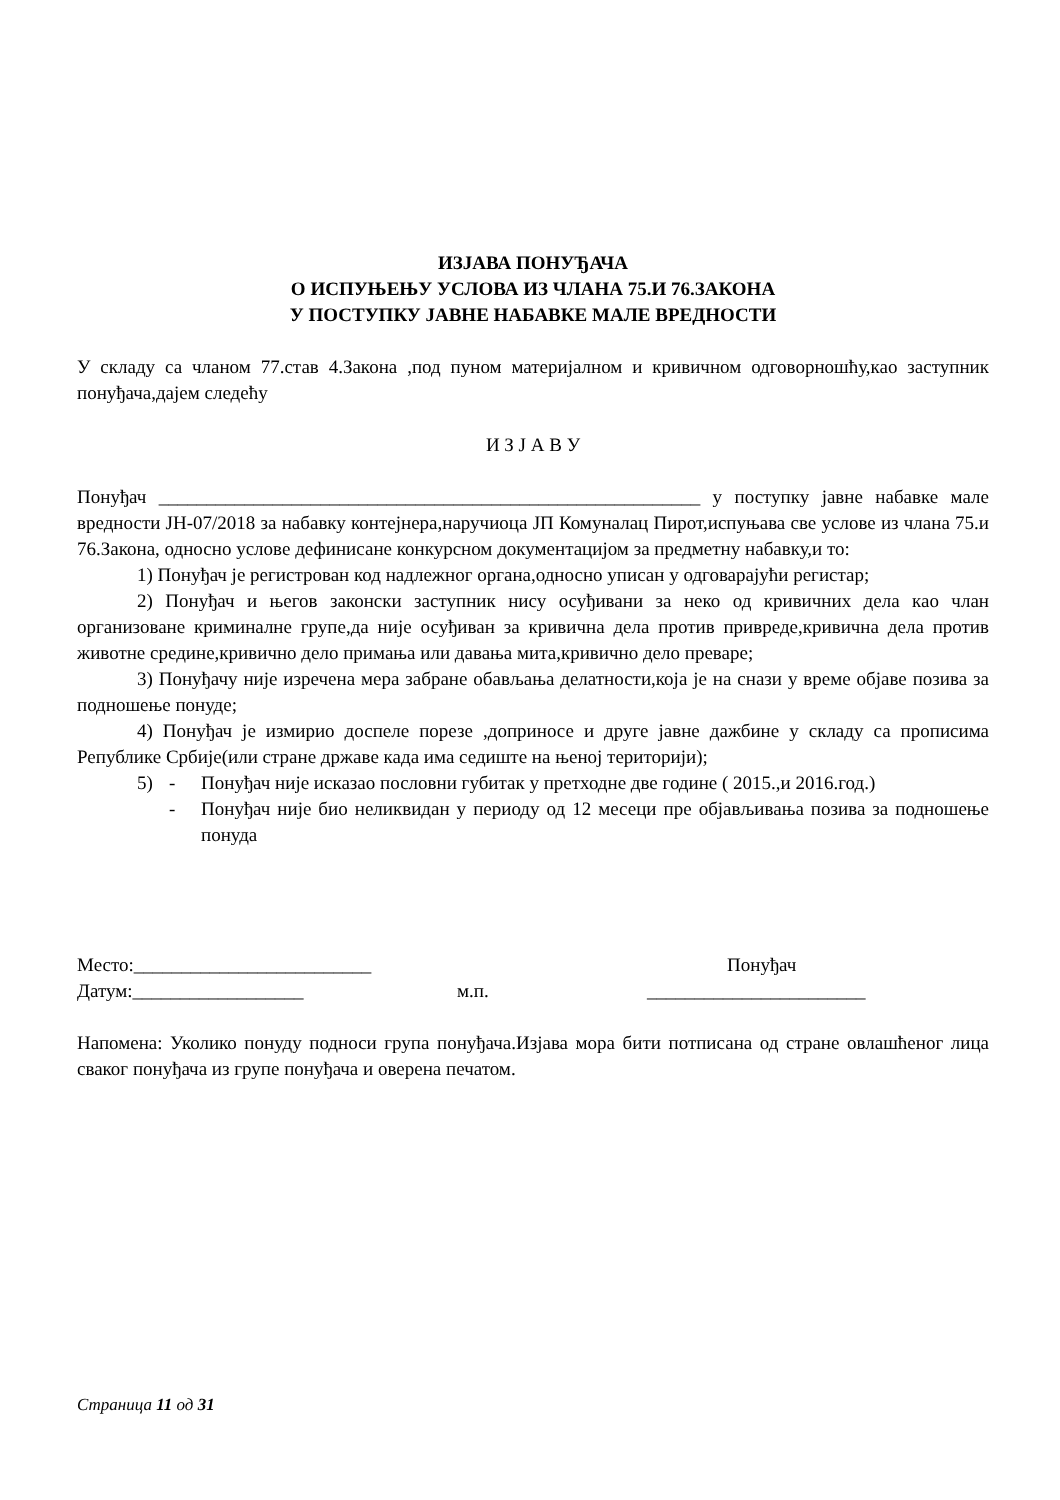ИЗЈАВА ПОНУЂАЧА
О ИСПУЊЕЊУ УСЛОВА ИЗ ЧЛАНА 75.И 76.ЗАКОНА
У ПОСТУПКУ ЈАВНЕ НАБАВКЕ МАЛЕ ВРЕДНОСТИ
У складу са чланом 77.став 4.Закона ,под пуном материјалном и кривичном одговорношћу,као заступник понуђача,дајем следећу
И З Ј А В У
Понуђач _________________________________________________________ у поступку јавне набавке мале вредности ЈН-07/2018 за набавку контејнера,наручиоца ЈП Комуналац Пирот,испуњава све услове из члана 75.и 76.Закона, односно услове дефинисане конкурсном документацијом за предметну набавку,и то:
1) Понуђач је регистрован код надлежног органа,односно уписан у одговарајући регистар;
2) Понуђач и његов законски заступник нису осуђивани за неко од кривичних дела као члан организоване криминалне групе,да није осуђиван за кривична дела против привреде,кривична дела против животне средине,кривично дело примања или давања мита,кривично дело преваре;
3) Понуђачу није изречена мера забране обављања делатности,која је на снази у време објаве позива за подношење понуде;
4) Понуђач је измирио доспеле порезе ,доприносе и друге јавне дажбине у складу са прописима Републике Србије(или стране државе када има седиште на њеној територији);
5) - Понуђач није исказао пословни губитак у претходне две године ( 2015.,и 2016.год.)
- Понуђач није био неликвидан у периоду од 12 месеци пре објављивања позива за подношење понуда
Место:_________________________ Понуђач
Датум:__________________ м.п. _______________________
Напомена: Уколико понуду подноси група понуђача.Изјава мора бити потписана од стране овлашћеног лица сваког понуђача из групе понуђача и оверена печатом.
Страница 11 од 31